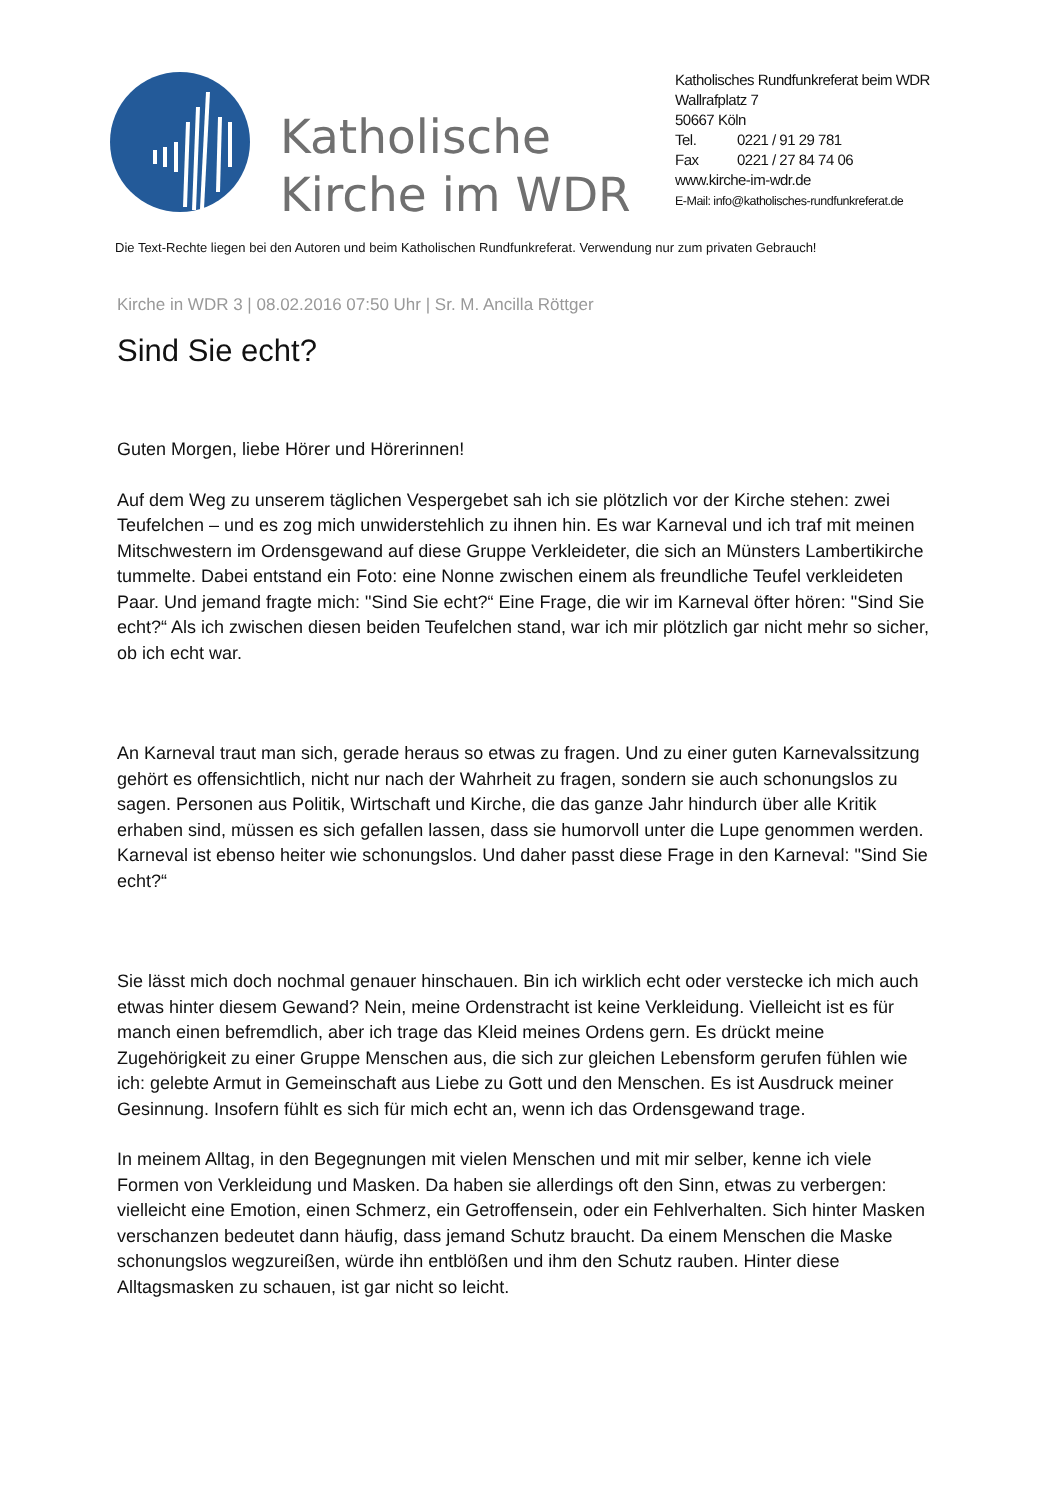Katholische Kirche im WDR
Katholisches Rundfunkreferat beim WDR
Wallrafplatz 7
50667 Köln
Tel. 0221 / 91 29 781
Fax 0221 / 27 84 74 06
www.kirche-im-wdr.de
E-Mail: info@katholisches-rundfunkreferat.de
Die Text-Rechte liegen bei den Autoren und beim Katholischen Rundfunkreferat. Verwendung nur zum privaten Gebrauch!
Kirche in WDR 3 | 08.02.2016 07:50 Uhr | Sr. M. Ancilla Röttger
Sind Sie echt?
Guten Morgen, liebe Hörer und Hörerinnen!
Auf dem Weg zu unserem täglichen Vespergebet sah ich sie plötzlich vor der Kirche stehen: zwei Teufelchen – und es zog mich unwiderstehlich zu ihnen hin. Es war Karneval und ich traf mit meinen Mitschwestern im Ordensgewand auf diese Gruppe Verkleideter, die sich an Münsters Lambertikirche tummelte. Dabei entstand ein Foto: eine Nonne zwischen einem als freundliche Teufel verkleideten Paar. Und jemand fragte mich: "Sind Sie echt?“ Eine Frage, die wir im Karneval öfter hören: "Sind Sie echt?“ Als ich zwischen diesen beiden Teufelchen stand, war ich mir plötzlich gar nicht mehr so sicher, ob ich echt war.
An Karneval traut man sich, gerade heraus so etwas zu fragen. Und zu einer guten Karnevalssitzung gehört es offensichtlich, nicht nur nach der Wahrheit zu fragen, sondern sie auch schonungslos zu sagen. Personen aus Politik, Wirtschaft und Kirche, die das ganze Jahr hindurch über alle Kritik erhaben sind, müssen es sich gefallen lassen, dass sie humorvoll unter die Lupe genommen werden. Karneval ist ebenso heiter wie schonungslos. Und daher passt diese Frage in den Karneval: "Sind Sie echt?“
Sie lässt mich doch nochmal genauer hinschauen. Bin ich wirklich echt oder verstecke ich mich auch etwas hinter diesem Gewand? Nein, meine Ordenstracht ist keine Verkleidung. Vielleicht ist es für manch einen befremdlich, aber ich trage das Kleid meines Ordens gern. Es drückt meine Zugehörigkeit zu einer Gruppe Menschen aus, die sich zur gleichen Lebensform gerufen fühlen wie ich: gelebte Armut in Gemeinschaft aus Liebe zu Gott und den Menschen. Es ist Ausdruck meiner Gesinnung. Insofern fühlt es sich für mich echt an, wenn ich das Ordensgewand trage.
In meinem Alltag, in den Begegnungen mit vielen Menschen und mit mir selber, kenne ich viele Formen von Verkleidung und Masken. Da haben sie allerdings oft den Sinn, etwas zu verbergen: vielleicht eine Emotion, einen Schmerz, ein Getroffensein, oder ein Fehlverhalten. Sich hinter Masken verschanzen bedeutet dann häufig, dass jemand Schutz braucht. Da einem Menschen die Maske schonungslos wegzureißen, würde ihn entblößen und ihm den Schutz rauben. Hinter diese Alltagsmasken zu schauen, ist gar nicht so leicht.